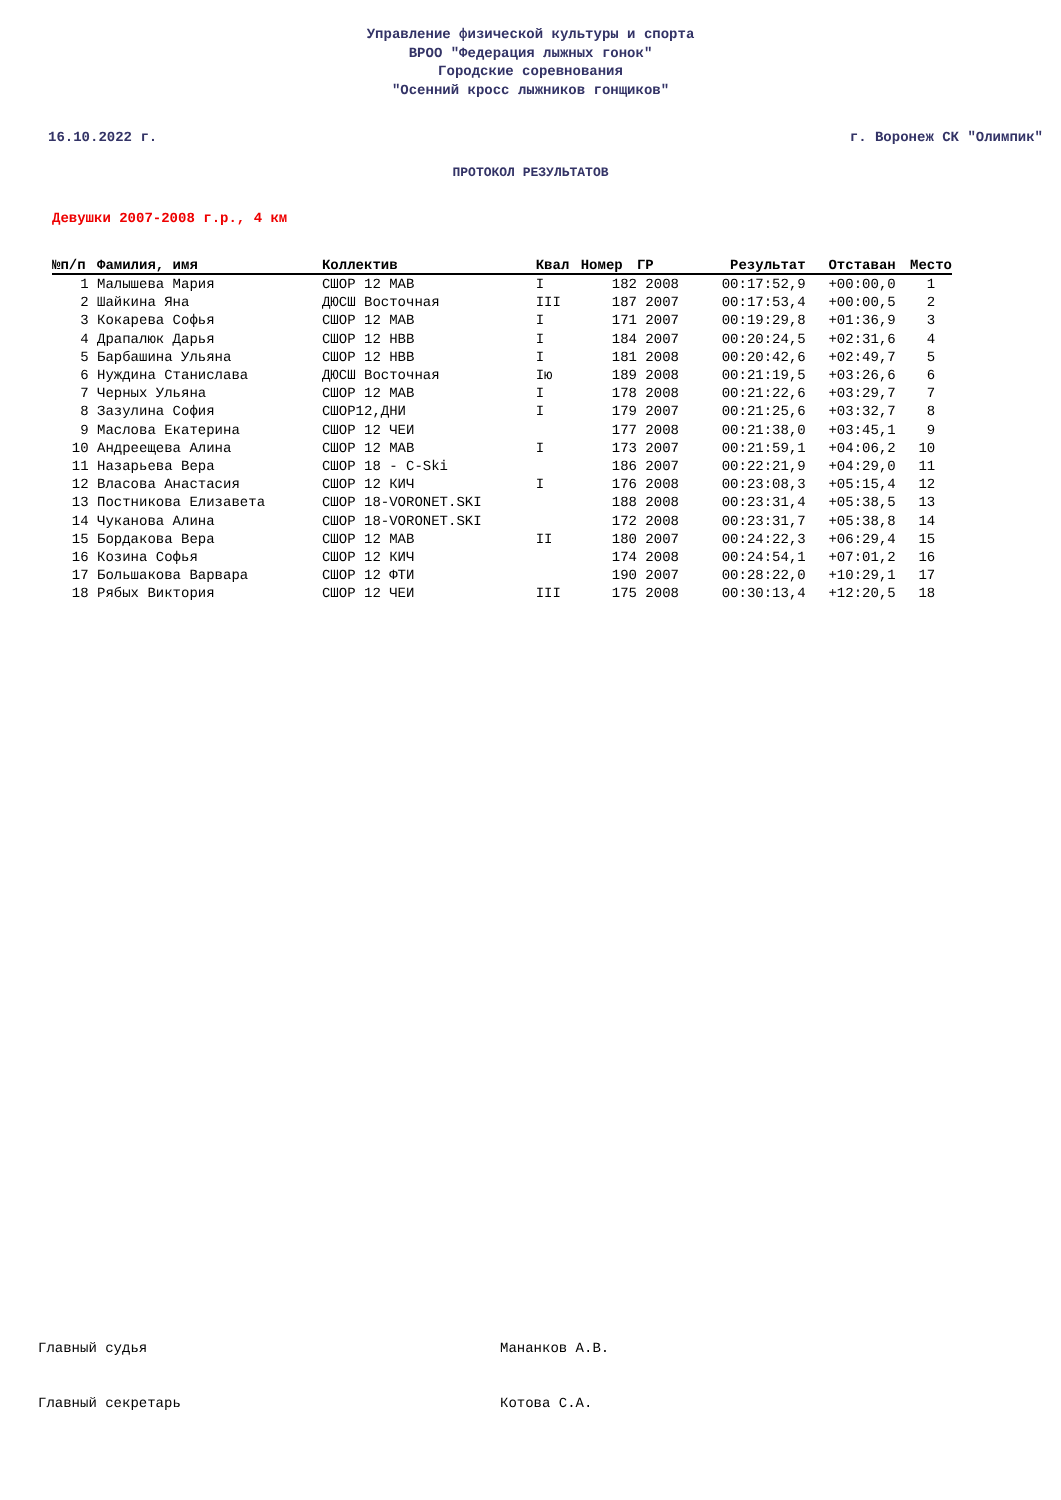Управление физической культуры и спорта
ВРОО "Федерация лыжных гонок"
Городские соревнования
"Осенний кросс лыжников гонщиков"
16.10.2022 г. г. Воронеж СК "Олимпик"
ПРОТОКОЛ РЕЗУЛЬТАТОВ
Девушки 2007-2008 г.р., 4 км
| №п/п | Фамилия, имя | Коллектив | Квал | Номер | ГР | Результат | Отставан | Место |
| --- | --- | --- | --- | --- | --- | --- | --- | --- |
| 1 | Малышева Мария | СШОР 12 МАВ | I | 182 | 2008 | 00:17:52,9 | +00:00,0 | 1 |
| 2 | Шайкина Яна | ДЮСШ Восточная | III | 187 | 2007 | 00:17:53,4 | +00:00,5 | 2 |
| 3 | Кокарева Софья | СШОР 12 МАВ | I | 171 | 2007 | 00:19:29,8 | +01:36,9 | 3 |
| 4 | Драпалюк Дарья | СШОР 12 НВВ | I | 184 | 2007 | 00:20:24,5 | +02:31,6 | 4 |
| 5 | Барбашина Ульяна | СШОР 12 НВВ | I | 181 | 2008 | 00:20:42,6 | +02:49,7 | 5 |
| 6 | Нуждина Станислава | ДЮСШ Восточная | Iю | 189 | 2008 | 00:21:19,5 | +03:26,6 | 6 |
| 7 | Черных Ульяна | СШОР 12 МАВ | I | 178 | 2008 | 00:21:22,6 | +03:29,7 | 7 |
| 8 | Зазулина София | СШОР12,ДНИ | I | 179 | 2007 | 00:21:25,6 | +03:32,7 | 8 |
| 9 | Маслова Екатерина | СШОР 12 ЧЕИ | | 177 | 2008 | 00:21:38,0 | +03:45,1 | 9 |
| 10 | Андреещева Алина | СШОР 12 МАВ | I | 173 | 2007 | 00:21:59,1 | +04:06,2 | 10 |
| 11 | Назарьева Вера | СШОР 18 - C-Ski | | 186 | 2007 | 00:22:21,9 | +04:29,0 | 11 |
| 12 | Власова Анастасия | СШОР 12 КИЧ | I | 176 | 2008 | 00:23:08,3 | +05:15,4 | 12 |
| 13 | Постникова Елизавета | СШОР 18-VORONET.SKI | | 188 | 2008 | 00:23:31,4 | +05:38,5 | 13 |
| 14 | Чуканова Алина | СШОР 18-VORONET.SKI | | 172 | 2008 | 00:23:31,7 | +05:38,8 | 14 |
| 15 | Бордакова Вера | СШОР 12 МАВ | II | 180 | 2007 | 00:24:22,3 | +06:29,4 | 15 |
| 16 | Козина Софья | СШОР 12 КИЧ | | 174 | 2008 | 00:24:54,1 | +07:01,2 | 16 |
| 17 | Большакова Варвара | СШОР 12 ФТИ | | 190 | 2007 | 00:28:22,0 | +10:29,1 | 17 |
| 18 | Рябых Виктория | СШОР 12 ЧЕИ | III | 175 | 2008 | 00:30:13,4 | +12:20,5 | 18 |
Главный судья Мананков А.В.
Главный секретарь Котова С.А.